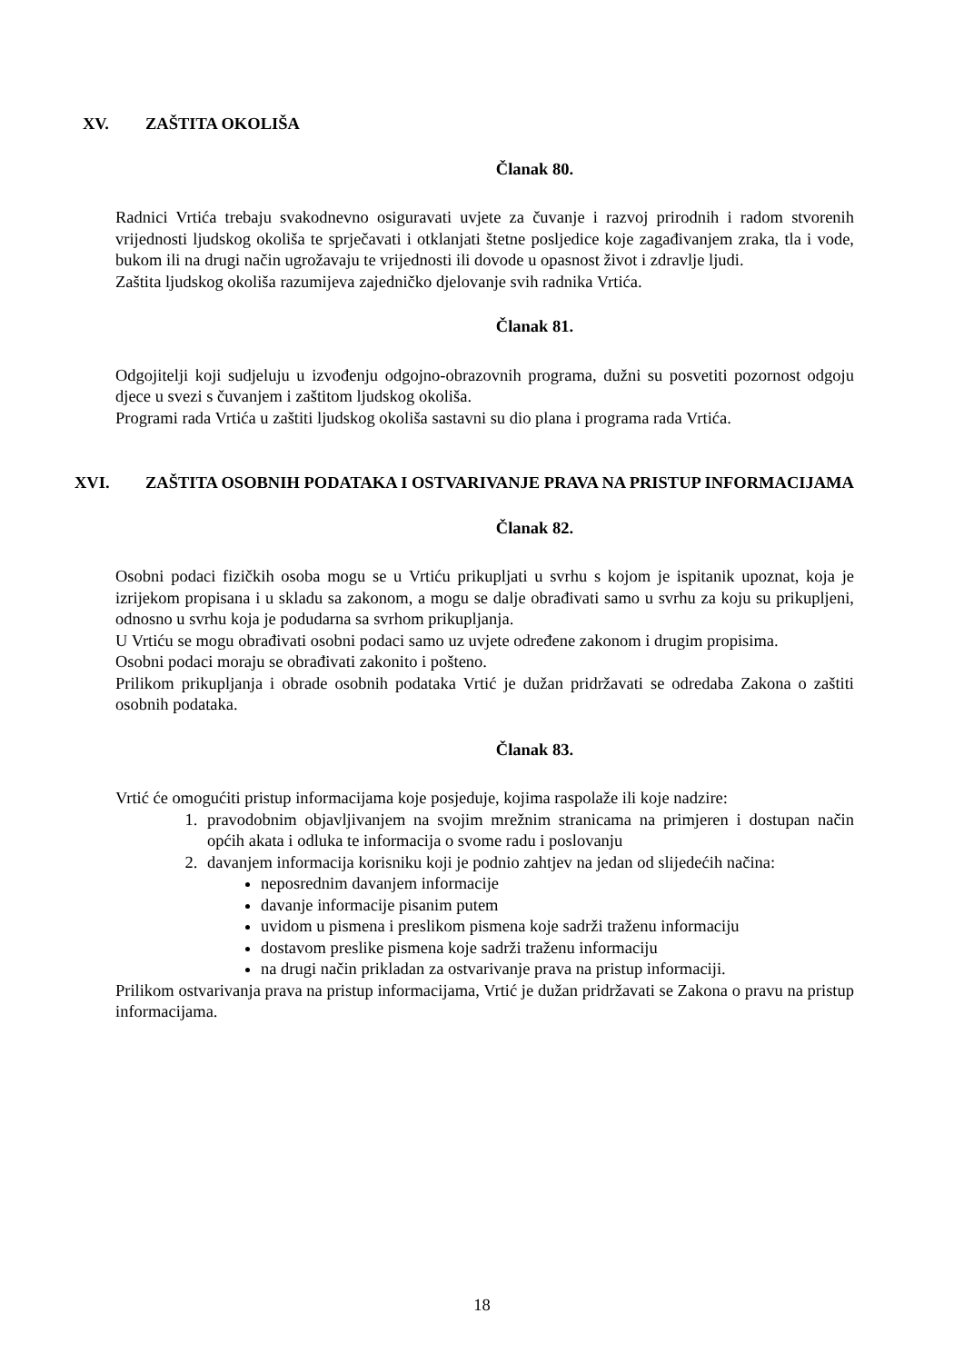XV. ZAŠTITA OKOLIŠA
Članak 80.
Radnici Vrtića trebaju svakodnevno osiguravati uvjete za čuvanje i razvoj prirodnih i radom stvorenih vrijednosti ljudskog okoliša te sprječavati i otklanjati štetne posljedice koje zagađivanjem zraka, tla i vode, bukom ili na drugi način ugrožavaju te vrijednosti ili dovode u opasnost život i zdravlje ljudi.
Zaštita ljudskog okoliša razumijeva zajedničko djelovanje svih radnika Vrtića.
Članak 81.
Odgojitelji koji sudjeluju u izvođenju odgojno-obrazovnih programa, dužni su posvetiti pozornost odgoju djece u svezi s čuvanjem i zaštitom ljudskog okoliša.
Programi rada Vrtića u zaštiti ljudskog okoliša sastavni su dio plana i programa rada Vrtića.
XVI. ZAŠTITA OSOBNIH PODATAKA I OSTVARIVANJE PRAVA NA PRISTUP INFORMACIJAMA
Članak 82.
Osobni podaci fizičkih osoba mogu se u Vrtiću prikupljati u svrhu s kojom je ispitanik upoznat, koja je izrijekom propisana i u skladu sa zakonom, a mogu se dalje obrađivati samo u svrhu za koju su prikupljeni, odnosno u svrhu koja je podudarna sa svrhom prikupljanja.
U Vrtiću se mogu obrađivati osobni podaci samo uz uvjete određene zakonom i drugim propisima.
Osobni podaci moraju se obrađivati zakonito i pošteno.
Prilikom prikupljanja i obrade osobnih podataka Vrtić je dužan pridržavati se odredaba Zakona o zaštiti osobnih podataka.
Članak 83.
Vrtić će omogućiti pristup informacijama koje posjeduje, kojima raspolaže ili koje nadzire:
1. pravodobnim objavljivanjem na svojim mrežnim stranicama na primjeren i dostupan način općih akata i odluka te informacija o svome radu i poslovanju
2. davanjem informacija korisniku koji je podnio zahtjev na jedan od slijedećih načina:
neposrednim davanjem informacije
davanje informacije pisanim putem
uvidom u pismena i preslikom pismena koje sadrži traženu informaciju
dostavom preslike pismena koje sadrži traženu informaciju
na drugi način prikladan za ostvarivanje prava na pristup informaciji.
Prilikom ostvarivanja prava na pristup informacijama, Vrtić je dužan pridržavati se Zakona o pravu na pristup informacijama.
18